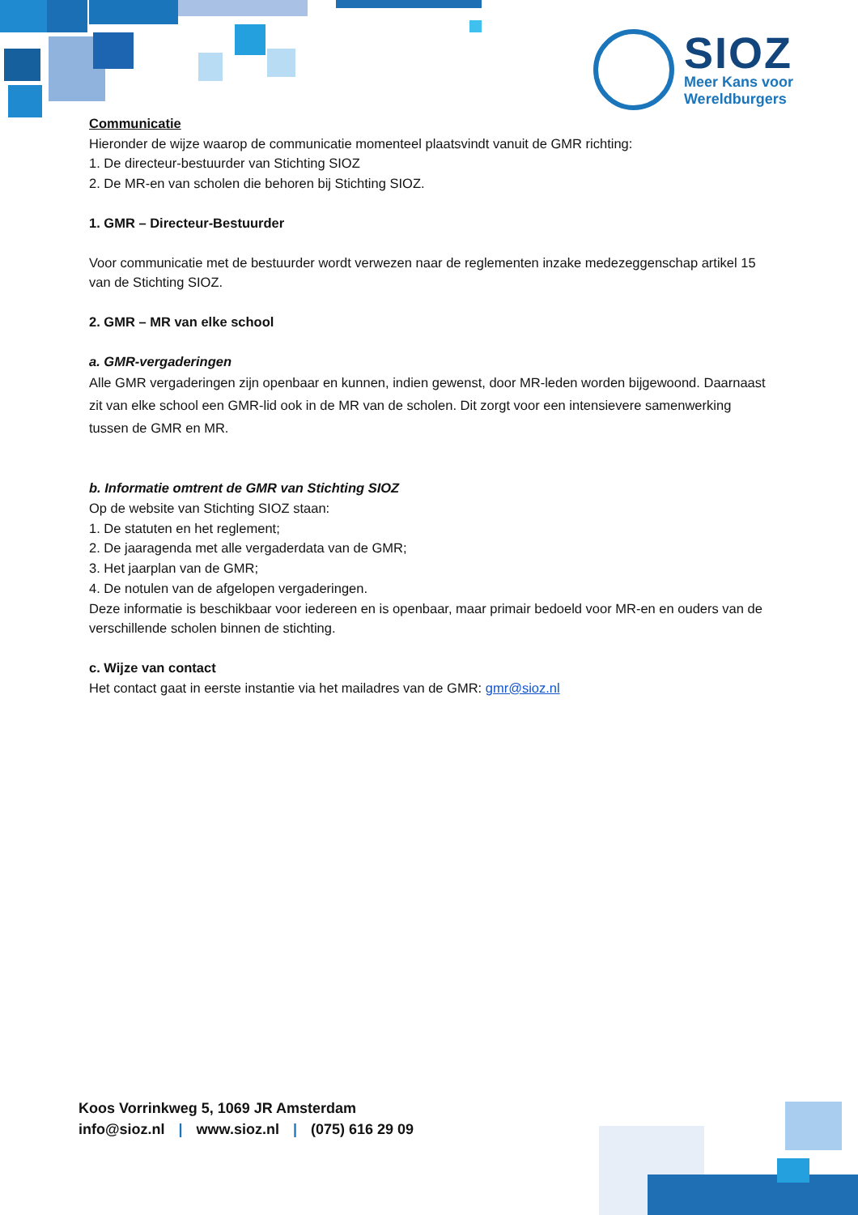SIOZ
Meer Kans voor
Wereldburgers
Communicatie
Hieronder de wijze waarop de communicatie momenteel plaatsvindt vanuit de GMR richting:
1. De directeur-bestuurder van Stichting SIOZ
2. De MR-en van scholen die behoren bij Stichting SIOZ.
1. GMR – Directeur-Bestuurder
Voor communicatie met de bestuurder wordt verwezen naar de reglementen inzake medezeggenschap artikel 15 van de Stichting SIOZ.
2. GMR – MR van elke school
a. GMR-vergaderingen
Alle GMR vergaderingen zijn openbaar en kunnen, indien gewenst, door MR-leden worden bijgewoond. Daarnaast zit van elke school een GMR-lid ook in de MR van de scholen. Dit zorgt voor een intensievere samenwerking tussen de GMR en MR.
b. Informatie omtrent de GMR van Stichting SIOZ
Op de website van Stichting SIOZ staan:
1. De statuten en het reglement;
2. De jaaragenda met alle vergaderdata van de GMR;
3. Het jaarplan van de GMR;
4. De notulen van de afgelopen vergaderingen.
Deze informatie is beschikbaar voor iedereen en is openbaar, maar primair bedoeld voor MR-en en ouders van de verschillende scholen binnen de stichting.
c. Wijze van contact
Het contact gaat in eerste instantie via het mailadres van de GMR: gmr@sioz.nl
Koos Vorrinkweg 5, 1069 JR Amsterdam
info@sioz.nl | www.sioz.nl | (075) 616 29 09